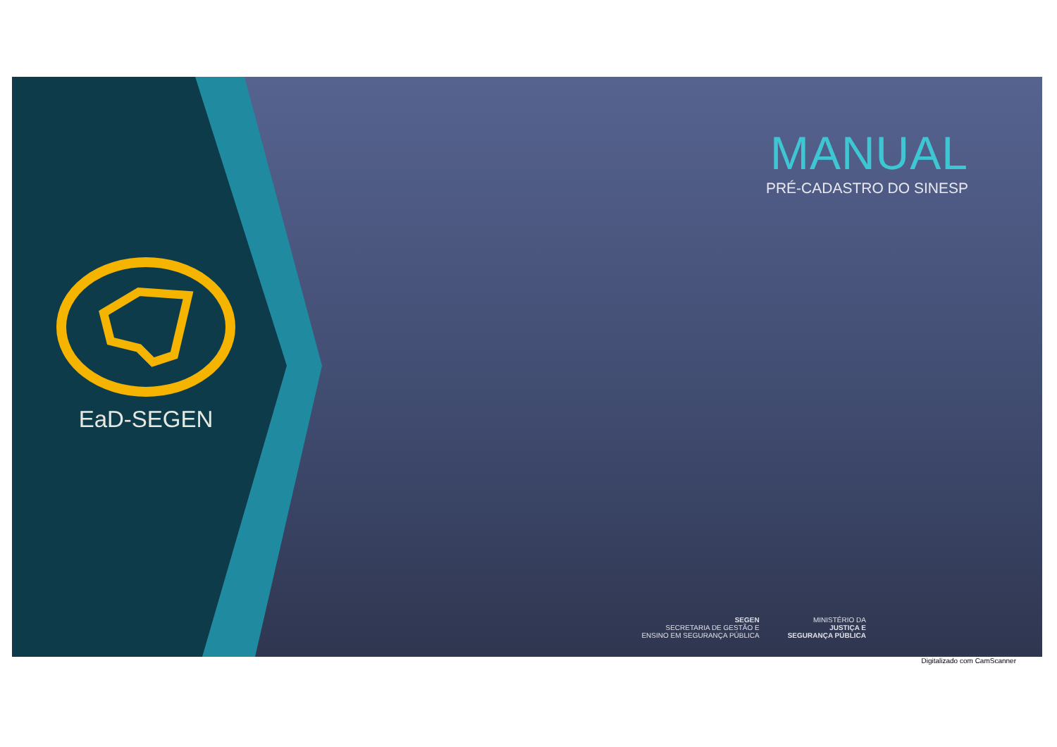EaD-SEGEN
MANUAL
PRÉ-CADASTRO DO SINESP
SEGEN
SECRETARIA DE GESTÃO E
ENSINO EM SEGURANÇA PÚBLICA
MINISTÉRIO DA
JUSTIÇA E
SEGURANÇA PÚBLICA
Digitalizado com CamScanner